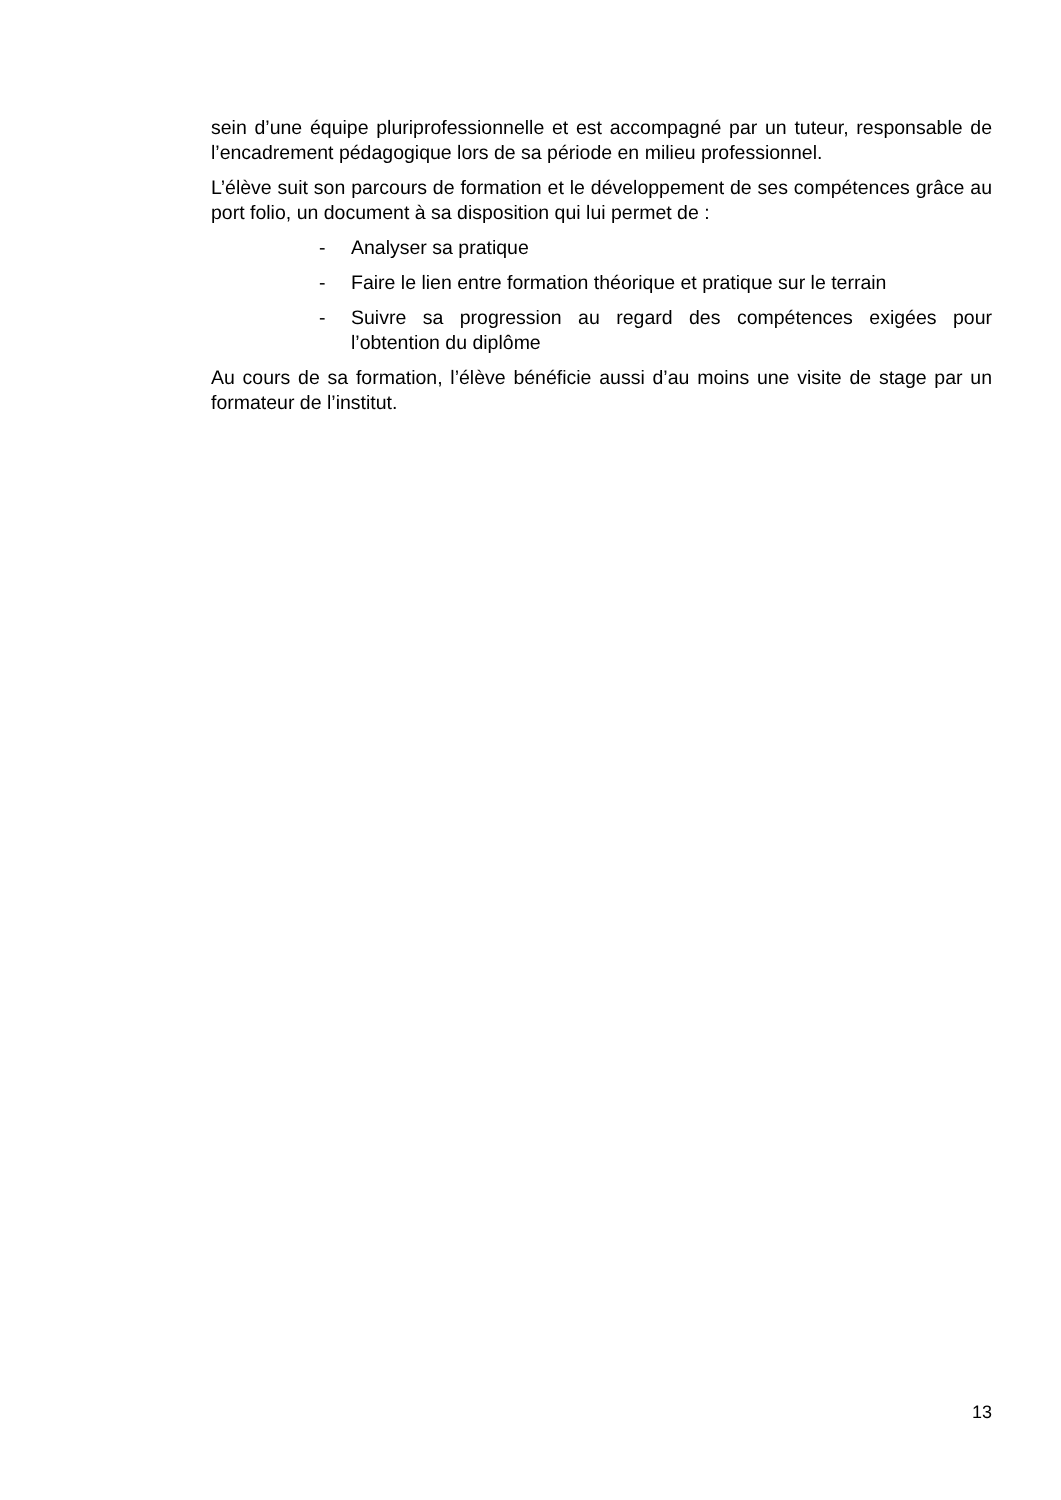sein d’une équipe pluriprofessionnelle et est accompagné par un tuteur, responsable de l’encadrement pédagogique lors de sa période en milieu professionnel.
L’élève suit son parcours de formation et le développement de ses compétences grâce au port folio, un document à sa disposition qui lui permet de :
- Analyser sa pratique
- Faire le lien entre formation théorique et pratique sur le terrain
- Suivre sa progression au regard des compétences exigées pour l’obtention du diplôme
Au cours de sa formation, l’élève bénéficie aussi d’au moins une visite de stage par un formateur de l’institut.
13